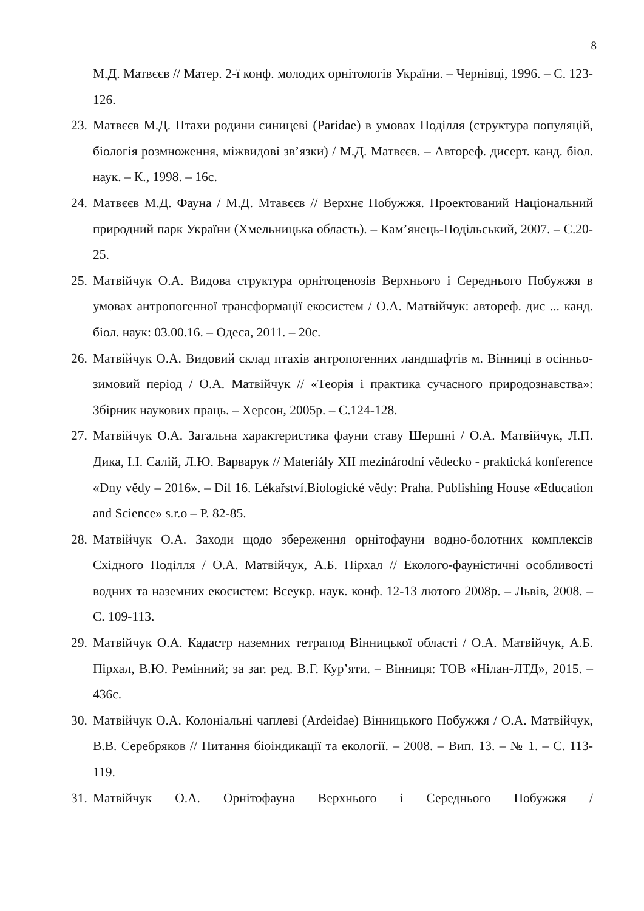8
М.Д. Матвєєв // Матер. 2-ї конф. молодих орнітологів України. – Чернівці, 1996. – С. 123-126.
23. Матвєєв М.Д. Птахи родини синицеві (Paridae) в умовах Поділля (структура популяцій, біологія розмноження, міжвидові зв’язки) / М.Д. Матвєєв. – Автореф. дисерт. канд. біол. наук. – К., 1998. – 16с.
24. Матвєєв М.Д. Фауна / М.Д. Мтавєєв // Верхнє Побужжя. Проектований Національний природний парк України (Хмельницька область). – Кам’янець-Подільський, 2007. – С.20-25.
25. Матвійчук О.А. Видова структура орнітоценозів Верхнього і Середнього Побужжя в умовах антропогенної трансформації екосистем / О.А. Матвійчук: автореф. дис ... канд. біол. наук: 03.00.16. – Одеса, 2011. – 20с.
26. Матвійчук О.А. Видовий склад птахів антропогенних ландшафтів м. Вінниці в осінньо-зимовий період / О.А. Матвійчук // «Теорія і практика сучасного природознавства»: Збірник наукових праць. – Херсон, 2005р. – С.124-128.
27. Матвійчук О.А. Загальна характеристика фауни ставу Шершні / О.А. Матвійчук, Л.П. Дика, І.І. Салій, Л.Ю. Варварук // Materiály XII mezinárodní vědecko - praktická konference «Dny vědy – 2016». – Díl 16. Lékařství.Biologické vědy: Praha. Publishing House «Education and Science» s.r.o – P. 82-85.
28. Матвійчук О.А. Заходи щодо збереження орнітофауни водно-болотних комплексів Східного Поділля / О.А. Матвійчук, А.Б. Пірхал // Еколого-фауністичні особливості водних та наземних екосистем: Всеукр. наук. конф. 12-13 лютого 2008р. – Львів, 2008. – С. 109-113.
29. Матвійчук О.А. Кадастр наземних тетрапод Вінницької області / О.А. Матвійчук, А.Б. Пірхал, В.Ю. Ремінний; за заг. ред. В.Г. Кур’яти. – Вінниця: ТОВ «Нілан-ЛТД», 2015. – 436с.
30. Матвійчук О.А. Колоніальні чаплеві (Ardeidae) Вінницького Побужжя / О.А. Матвійчук, В.В. Серебряков // Питання біоіндикації та екології. – 2008. – Вип. 13. – № 1. – С. 113-119.
31. Матвійчук О.А. Орнітофауна Верхнього і Середнього Побужжя /